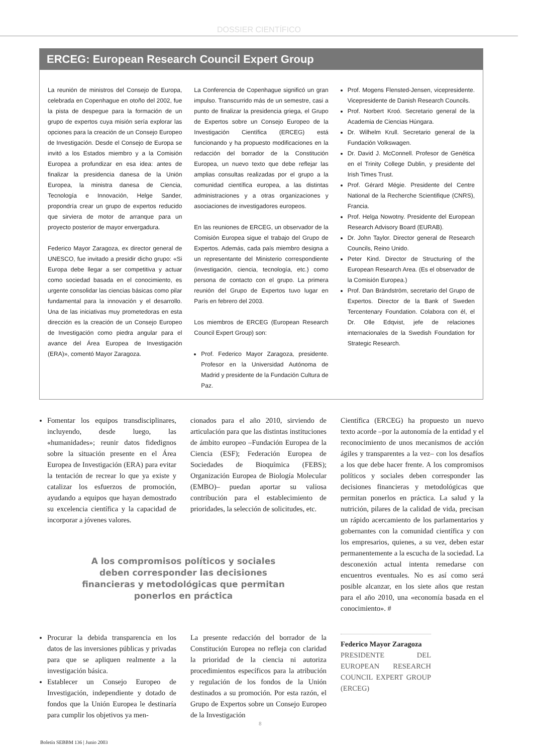DOSSIER CIENTÍFICO
ERCEG: European Research Council Expert Group
La reunión de ministros del Consejo de Europa, celebrada en Copenhague en otoño del 2002, fue la pista de despegue para la formación de un grupo de expertos cuya misión sería explorar las opciones para la creación de un Consejo Europeo de Investigación. Desde el Consejo de Europa se invitó a los Estados miembro y a la Comisión Europea a profundizar en esa idea: antes de finalizar la presidencia danesa de la Unión Europea, la ministra danesa de Ciencia, Tecnología e Innovación, Helge Sander, propondría crear un grupo de expertos reducido que sirviera de motor de arranque para un proyecto posterior de mayor envergadura.
Federico Mayor Zaragoza, ex director general de UNESCO, fue invitado a presidir dicho grupo: «Si Europa debe llegar a ser competitiva y actuar como sociedad basada en el conocimiento, es urgente consolidar las ciencias básicas como pilar fundamental para la innovación y el desarrollo. Una de las iniciativas muy prometedoras en esta dirección es la creación de un Consejo Europeo de Investigación como piedra angular para el avance del Área Europea de Investigación (ERA)», comentó Mayor Zaragoza.
La Conferencia de Copenhague significó un gran impulso. Transcurrido más de un semestre, casi a punto de finalizar la presidencia griega, el Grupo de Expertos sobre un Consejo Europeo de la Investigación Científica (ERCEG) está funcionando y ha propuesto modificaciones en la redacción del borrador de la Constitución Europea, un nuevo texto que debe reflejar las amplias consultas realizadas por el grupo a la comunidad científica europea, a las distintas administraciones y a otras organizaciones y asociaciones de investigadores europeos.
En las reuniones de ERCEG, un observador de la Comisión Europea sigue el trabajo del Grupo de Expertos. Además, cada país miembro designa a un representante del Ministerio correspondiente (investigación, ciencia, tecnología, etc.) como persona de contacto con el grupo. La primera reunión del Grupo de Expertos tuvo lugar en París en febrero del 2003.
Los miembros de ERCEG (European Research Council Expert Group) son:
Prof. Federico Mayor Zaragoza, presidente. Profesor en la Universidad Autónoma de Madrid y presidente de la Fundación Cultura de Paz.
Prof. Mogens Flensted-Jensen, vicepresidente. Vicepresidente de Danish Research Councils.
Prof. Norbert Kroó. Secretario general de la Academia de Ciencias Húngara.
Dr. Wilhelm Krull. Secretario general de la Fundación Volkswagen.
Dr. David J. McConnell. Profesor de Genética en el Trinity College Dublin, y presidente del Irish Times Trust.
Prof. Gérard Mégie. Presidente del Centre National de la Recherche Scientifique (CNRS), Francia.
Prof. Helga Nowotny. Presidente del European Research Advisory Board (EURAB).
Dr. John Taylor. Director general de Research Councils, Reino Unido.
Peter Kind. Director de Structuring of the European Research Area. (Es el observador de la Comisión Europea.)
Prof. Dan Brändström, secretario del Grupo de Expertos. Director de la Bank of Sweden Tercentenary Foundation. Colabora con él, el Dr. Olle Edqvist, jefe de relaciones internacionales de la Swedish Foundation for Strategic Research.
Fomentar los equipos transdisciplinares, incluyendo, desde luego, las «humanidades»; reunir datos fidedignos sobre la situación presente en el Área Europea de Investigación (ERA) para evitar la tentación de recrear lo que ya existe y catalizar los esfuerzos de promoción, ayudando a equipos que hayan demostrado su excelencia científica y la capacidad de incorporar a jóvenes valores.
cionados para el año 2010, sirviendo de articulación para que las distintas instituciones de ámbito europeo –Fundación Europea de la Ciencia (ESF); Federación Europea de Sociedades de Bioquímica (FEBS); Organización Europea de Biología Molecular (EMBO)– puedan aportar su valiosa contribución para el establecimiento de prioridades, la selección de solicitudes, etc.
A los compromisos políticos y sociales
deben corresponder las decisiones
financieras y metodológicas que permitan
ponerlos en práctica
Procurar la debida transparencia en los datos de las inversiones públicas y privadas para que se apliquen realmente a la investigación básica.
Establecer un Consejo Europeo de Investigación, independiente y dotado de fondos que la Unión Europea le destinaría para cumplir los objetivos ya men-
La presente redacción del borrador de la Constitución Europea no refleja con claridad la prioridad de la ciencia ni autoriza procedimientos específicos para la atribución y regulación de los fondos de la Unión destinados a su promoción. Por esta razón, el Grupo de Expertos sobre un Consejo Europeo de la Investigación
Científica (ERCEG) ha propuesto un nuevo texto acorde –por la autonomía de la entidad y el reconocimiento de unos mecanismos de acción ágiles y transparentes a la vez– con los desafíos a los que debe hacer frente. A los compromisos políticos y sociales deben corresponder las decisiones financieras y metodológicas que permitan ponerlos en práctica. La salud y la nutrición, pilares de la calidad de vida, precisan un rápido acercamiento de los parlamentarios y gobernantes con la comunidad científica y con los empresarios, quienes, a su vez, deben estar permanentemente a la escucha de la sociedad. La desconexión actual intenta remedarse con encuentros eventuales. No es así como será posible alcanzar, en los siete años que restan para el año 2010, una «economía basada en el conocimiento». #
Federico Mayor Zaragoza
PRESIDENTE DEL EUROPEAN RESEARCH COUNCIL EXPERT GROUP (ERCEG)
8
Boletín SEBBM 136 | Junio 2003